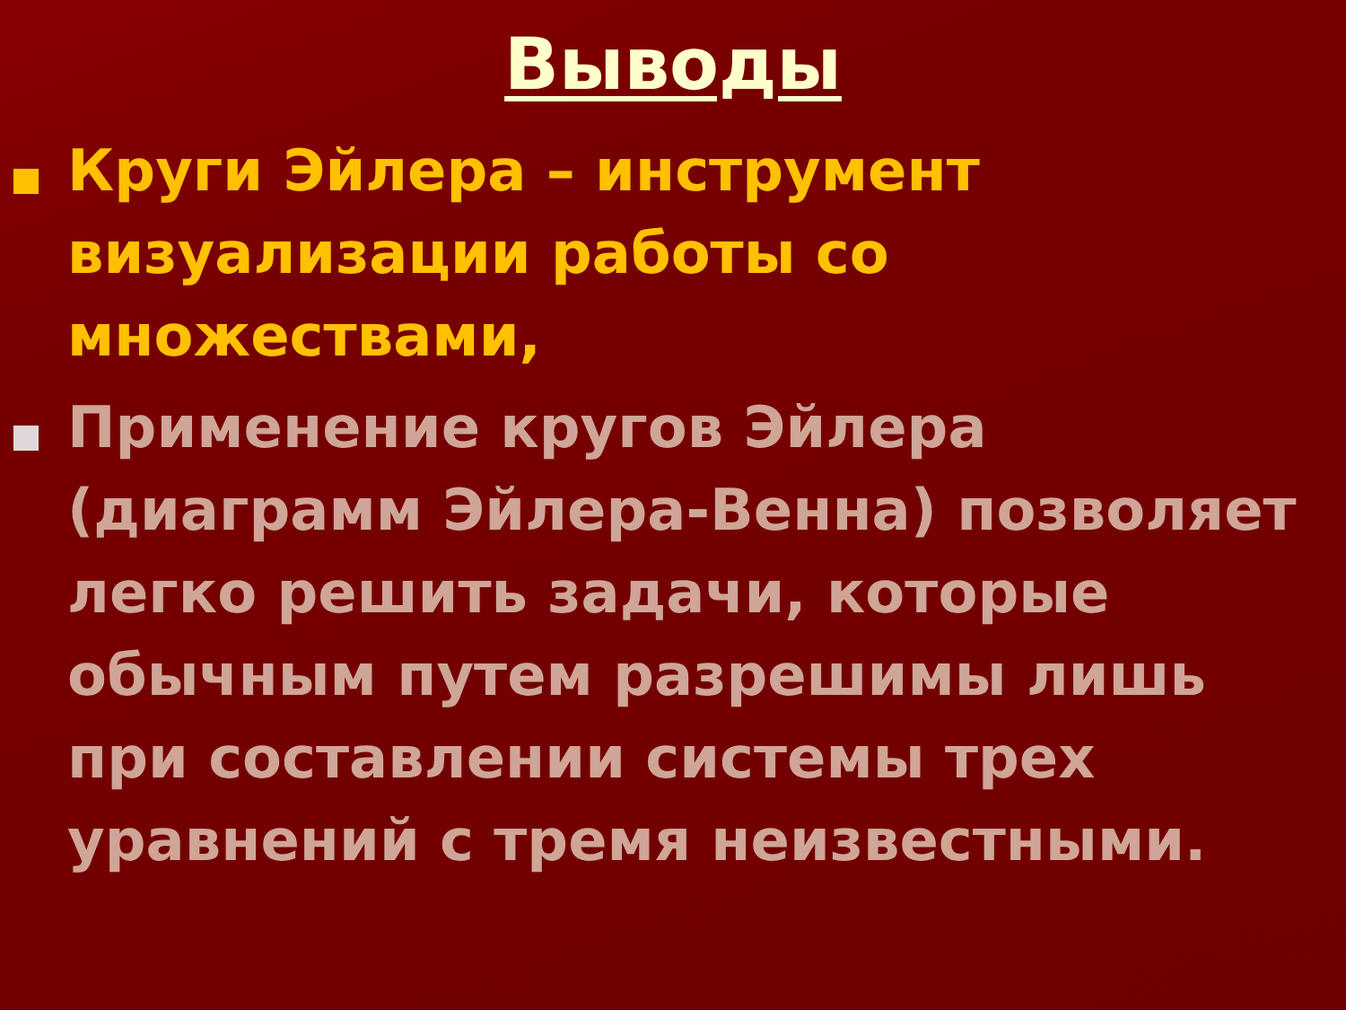Выводы
Круги Эйлера – инструмент визуализации работы со множествами,
Применение кругов Эйлера (диаграмм Эйлера-Венна) позволяет легко решить задачи, которые обычным путем разрешимы лишь при составлении системы трех уравнений с тремя неизвестными.